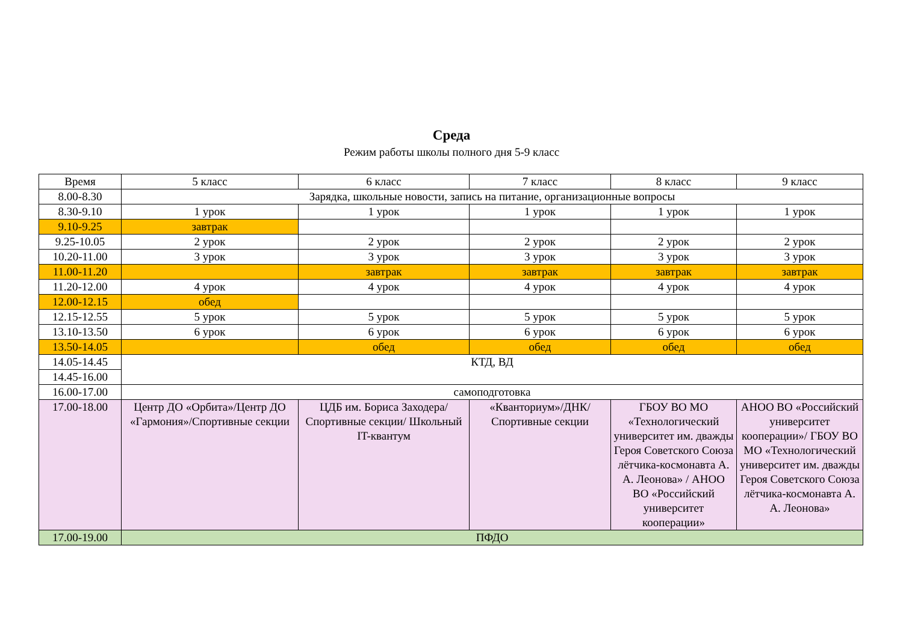Среда
Режим работы школы полного дня 5-9 класс
| Время | 5 класс | 6 класс | 7 класс | 8 класс | 9 класс |
| --- | --- | --- | --- | --- | --- |
| 8.00-8.30 | Зарядка, школьные новости, запись на питание, организационные вопросы | | | | |
| 8.30-9.10 | 1 урок | 1 урок | 1 урок | 1 урок | 1 урок |
| 9.10-9.25 | завтрак | | | | |
| 9.25-10.05 | 2 урок | 2 урок | 2 урок | 2 урок | 2 урок |
| 10.20-11.00 | 3 урок | 3 урок | 3 урок | 3 урок | 3 урок |
| 11.00-11.20 | | завтрак | завтрак | завтрак | завтрак |
| 11.20-12.00 | 4 урок | 4 урок | 4 урок | 4 урок | 4 урок |
| 12.00-12.15 | обед | | | | |
| 12.15-12.55 | 5 урок | 5 урок | 5 урок | 5 урок | 5 урок |
| 13.10-13.50 | 6 урок | 6 урок | 6 урок | 6 урок | 6 урок |
| 13.50-14.05 | | обед | обед | обед | обед |
| 14.05-14.45 | КТД, ВД | | | | |
| 14.45-16.00 | | | | | |
| 16.00-17.00 | самоподготовка | | | | |
| 17.00-18.00 | Центр ДО «Орбита»/Центр ДО «Гармония»/Спортивные секции | ЦДБ им. Бориса Заходера/Спортивные секции/ Школьный IT-квантум | «Кванториум»/ДНК/Спортивные секции | ГБОУ ВО МО «Технологический университет им. дважды Героя Советского Союза лётчика-космонавта А. А. Леонова» / АНОО ВО «Российский университет кооперации» | АНОО ВО «Российский университет кооперации»/ ГБОУ ВО МО «Технологический университет им. дважды Героя Советского Союза лётчика-космонавта А. А. Леонова» |
| 17.00-19.00 | ПФДО | | | | |